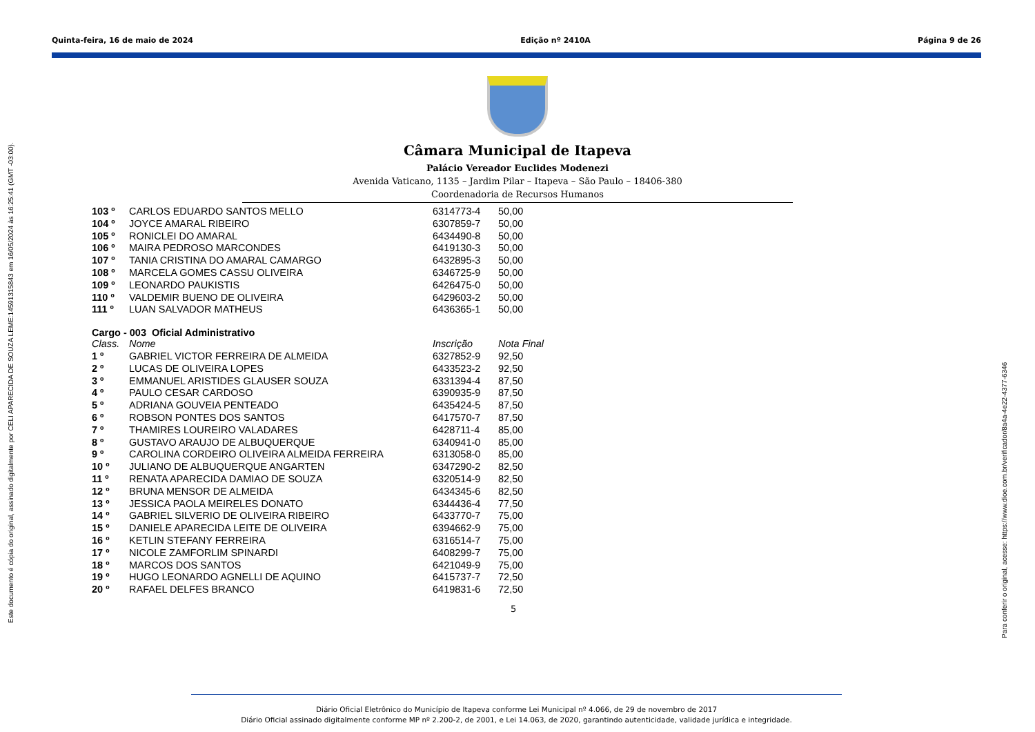Quinta-feira, 16 de maio de 2024 Edição nº 2410A Página 9 de 26
Este documento é cópia do original, assinado digitalmente por CELI APARECIDA DE SOUZA LEME:14591315843 em 16/05/2024 às 16:25:41 (GMT -03:00).
Para conferir o original, acesse: https://www.dioe.com.br/verificador/8a4a-4e22-4377-6346
Câmara Municipal de Itapeva
Palácio Vereador Euclides Modenezi
Avenida Vaticano, 1135 – Jardim Pilar – Itapeva – São Paulo – 18406-380
Coordenadoria de Recursos Humanos
| 103 º | CARLOS EDUARDO SANTOS MELLO | 6314773-4 | 50,00 |
| 104 º | JOYCE AMARAL RIBEIRO | 6307859-7 | 50,00 |
| 105 º | RONICLEI DO AMARAL | 6434490-8 | 50,00 |
| 106 º | MAIRA PEDROSO MARCONDES | 6419130-3 | 50,00 |
| 107 º | TANIA CRISTINA DO AMARAL CAMARGO | 6432895-3 | 50,00 |
| 108 º | MARCELA GOMES CASSU OLIVEIRA | 6346725-9 | 50,00 |
| 109 º | LEONARDO PAUKISTIS | 6426475-0 | 50,00 |
| 110 º | VALDEMIR BUENO DE OLIVEIRA | 6429603-2 | 50,00 |
| 111 º | LUAN SALVADOR MATHEUS | 6436365-1 | 50,00 |
| Cargo - 003 Oficial Administrativo | | | |
| Class. | Nome | Inscrição | Nota Final |
| 1 º | GABRIEL VICTOR FERREIRA DE ALMEIDA | 6327852-9 | 92,50 |
| 2 º | LUCAS DE OLIVEIRA LOPES | 6433523-2 | 92,50 |
| 3 º | EMMANUEL ARISTIDES GLAUSER SOUZA | 6331394-4 | 87,50 |
| 4 º | PAULO CESAR CARDOSO | 6390935-9 | 87,50 |
| 5 º | ADRIANA GOUVEIA PENTEADO | 6435424-5 | 87,50 |
| 6 º | ROBSON PONTES DOS SANTOS | 6417570-7 | 87,50 |
| 7 º | THAMIRES LOUREIRO VALADARES | 6428711-4 | 85,00 |
| 8 º | GUSTAVO ARAUJO DE ALBUQUERQUE | 6340941-0 | 85,00 |
| 9 º | CAROLINA CORDEIRO OLIVEIRA ALMEIDA FERREIRA | 6313058-0 | 85,00 |
| 10 º | JULIANO DE ALBUQUERQUE ANGARTEN | 6347290-2 | 82,50 |
| 11 º | RENATA APARECIDA DAMIAO DE SOUZA | 6320514-9 | 82,50 |
| 12 º | BRUNA MENSOR DE ALMEIDA | 6434345-6 | 82,50 |
| 13 º | JESSICA PAOLA MEIRELES DONATO | 6344436-4 | 77,50 |
| 14 º | GABRIEL SILVERIO DE OLIVEIRA RIBEIRO | 6433770-7 | 75,00 |
| 15 º | DANIELE APARECIDA LEITE DE OLIVEIRA | 6394662-9 | 75,00 |
| 16 º | KETLIN STEFANY FERREIRA | 6316514-7 | 75,00 |
| 17 º | NICOLE ZAMFORLIM SPINARDI | 6408299-7 | 75,00 |
| 18 º | MARCOS DOS SANTOS | 6421049-9 | 75,00 |
| 19 º | HUGO LEONARDO AGNELLI DE AQUINO | 6415737-7 | 72,50 |
| 20 º | RAFAEL DELFES BRANCO | 6419831-6 | 72,50 |
5
Diário Oficial Eletrônico do Município de Itapeva conforme Lei Municipal nº 4.066, de 29 de novembro de 2017
Diário Oficial assinado digitalmente conforme MP nº 2.200-2, de 2001, e Lei 14.063, de 2020, garantindo autenticidade, validade jurídica e integridade.